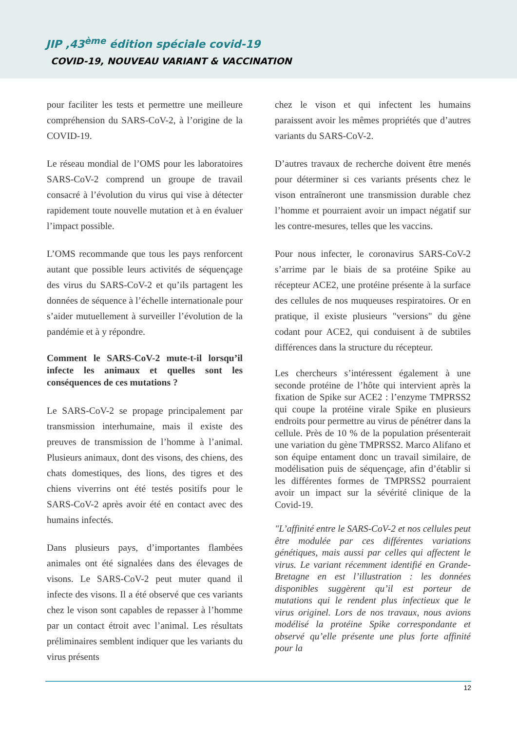JIP ,43<sup>ème</sup> édition spéciale covid-19
COVID-19, NOUVEAU VARIANT & VACCINATION
pour faciliter les tests et permettre une meilleure compréhension du SARS-CoV-2, à l’origine de la COVID-19.
Le réseau mondial de l’OMS pour les laboratoires SARS-CoV-2 comprend un groupe de travail consacré à l’évolution du virus qui vise à détecter rapidement toute nouvelle mutation et à en évaluer l’impact possible.
L’OMS recommande que tous les pays renforcent autant que possible leurs activités de séquençage des virus du SARS-CoV-2 et qu’ils partagent les données de séquence à l’échelle internationale pour s’aider mutuellement à surveiller l’évolution de la pandémie et à y répondre.
Comment le SARS-CoV-2 mute-t-il lorsqu’il infecte les animaux et quelles sont les conséquences de ces mutations ?
Le SARS-CoV-2 se propage principalement par transmission interhumaine, mais il existe des preuves de transmission de l’homme à l’animal. Plusieurs animaux, dont des visons, des chiens, des chats domestiques, des lions, des tigres et des chiens viverrins ont été testés positifs pour le SARS-CoV-2 après avoir été en contact avec des humains infectés.
Dans plusieurs pays, d’importantes flambées animales ont été signalées dans des élevages de visons. Le SARS-CoV-2 peut muter quand il infecte des visons. Il a été observé que ces variants chez le vison sont capables de repasser à l’homme par un contact étroit avec l’animal. Les résultats préliminaires semblent indiquer que les variants du virus présents
chez le vison et qui infectent les humains paraissent avoir les mêmes propriétés que d’autres variants du SARS-CoV-2.
D’autres travaux de recherche doivent être menés pour déterminer si ces variants présents chez le vison entraîneront une transmission durable chez l’homme et pourraient avoir un impact négatif sur les contre-mesures, telles que les vaccins.
Pour nous infecter, le coronavirus SARS-CoV-2 s’arrime par le biais de sa protéine Spike au récepteur ACE2, une protéine présente à la surface des cellules de nos muqueuses respiratoires. Or en pratique, il existe plusieurs "versions" du gène codant pour ACE2, qui conduisent à de subtiles différences dans la structure du récepteur.
Les chercheurs s’intéressent également à une seconde protéine de l’hôte qui intervient après la fixation de Spike sur ACE2 : l’enzyme TMPRSS2 qui coupe la protéine virale Spike en plusieurs endroits pour permettre au virus de pénétrer dans la cellule. Près de 10 % de la population présenterait une variation du gène TMPRSS2. Marco Alifano et son équipe entament donc un travail similaire, de modélisation puis de séquençage, afin d’établir si les différentes formes de TMPRSS2 pourraient avoir un impact sur la sévérité clinique de la Covid-19.
"L’affinité entre le SARS-CoV-2 et nos cellules peut être modulée par ces différentes variations génétiques, mais aussi par celles qui affectent le virus. Le variant récemment identifié en Grande-Bretagne en est l’illustration : les données disponibles suggèrent qu’il est porteur de mutations qui le rendent plus infectieux que le virus originel. Lors de nos travaux, nous avions modélisé la protéine Spike correspondante et observé qu’elle présente une plus forte affinité pour la
12